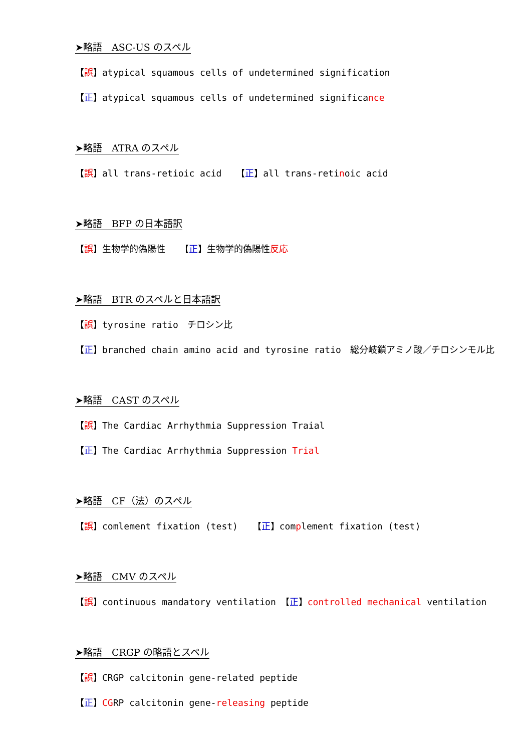➤略語　ASC-US のスペル
【誤】atypical squamous cells of undetermined signification
【正】atypical squamous cells of undetermined significance
➤略語　ATRA のスペル
【誤】all trans-retioic acid　 【正】all trans-retinoic acid
➤略語　BFP の日本語訳
【誤】生物学的偽陽性　 【正】生物学的偽陽性反応
➤略語　BTR のスペルと日本語訳
【誤】tyrosine ratio　チロシン比
【正】branched chain amino acid and tyrosine ratio　総分岐鎖アミノ酸／チロシンモル比
➤略語　CAST のスペル
【誤】The Cardiac Arrhythmia Suppression Traial
【正】The Cardiac Arrhythmia Suppression Trial
➤略語　CF（法）のスペル
【誤】comlement fixation (test)　 【正】complement fixation (test)
➤略語　CMV のスペル
【誤】continuous mandatory ventilation　【正】controlled mechanical ventilation
➤略語　CRGP の略語とスペル
【誤】CRGP calcitonin gene-related peptide
【正】CGRP calcitonin gene-releasing peptide